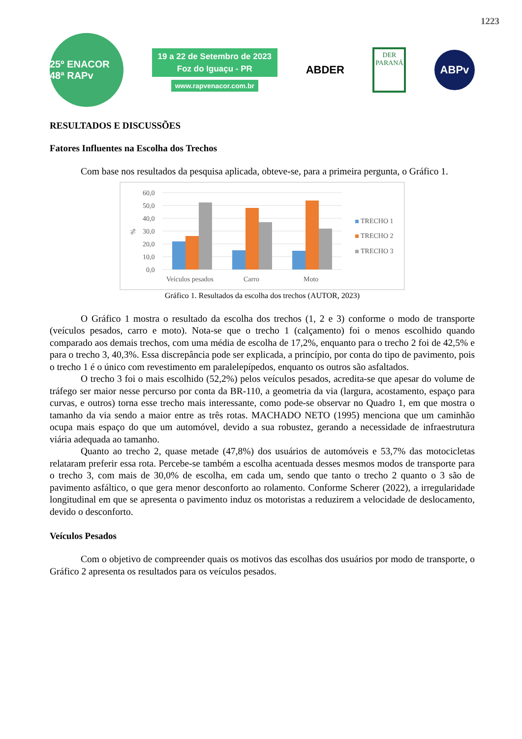1223
25º ENACOR 48ª RAPv
19 a 22 de Setembro de 2023
Foz do Iguaçu - PR
www.rapvenacor.com.br
ABDER
DER
PARANÁ
ABPv
RESULTADOS E DISCUSSÕES
Fatores Influentes na Escolha dos Trechos
Com base nos resultados da pesquisa aplicada, obteve-se, para a primeira pergunta, o Gráfico 1.
60,0
50,0
40,0
30,0
20,0
10,0
0,0
%
Veículos pesados
Carro
Moto
TRECHO 1
TRECHO 2
TRECHO 3
Gráfico 1. Resultados da escolha dos trechos (AUTOR, 2023)
O Gráfico 1 mostra o resultado da escolha dos trechos (1, 2 e 3) conforme o modo de transporte (veículos pesados, carro e moto). Nota-se que o trecho 1 (calçamento) foi o menos escolhido quando comparado aos demais trechos, com uma média de escolha de 17,2%, enquanto para o trecho 2 foi de 42,5% e para o trecho 3, 40,3%. Essa discrepância pode ser explicada, a princípio, por conta do tipo de pavimento, pois o trecho 1 é o único com revestimento em paralelepípedos, enquanto os outros são asfaltados.
O trecho 3 foi o mais escolhido (52,2%) pelos veículos pesados, acredita-se que apesar do volume de tráfego ser maior nesse percurso por conta da BR-110, a geometria da via (largura, acostamento, espaço para curvas, e outros) torna esse trecho mais interessante, como pode-se observar no Quadro 1, em que mostra o tamanho da via sendo a maior entre as três rotas. MACHADO NETO (1995) menciona que um caminhão ocupa mais espaço do que um automóvel, devido a sua robustez, gerando a necessidade de infraestrutura viária adequada ao tamanho.
Quanto ao trecho 2, quase metade (47,8%) dos usuários de automóveis e 53,7% das motocicletas relataram preferir essa rota. Percebe-se também a escolha acentuada desses mesmos modos de transporte para o trecho 3, com mais de 30,0% de escolha, em cada um, sendo que tanto o trecho 2 quanto o 3 são de pavimento asfáltico, o que gera menor desconforto ao rolamento. Conforme Scherer (2022), a irregularidade longitudinal em que se apresenta o pavimento induz os motoristas a reduzirem a velocidade de deslocamento, devido o desconforto.
Veículos Pesados
Com o objetivo de compreender quais os motivos das escolhas dos usuários por modo de transporte, o Gráfico 2 apresenta os resultados para os veículos pesados.